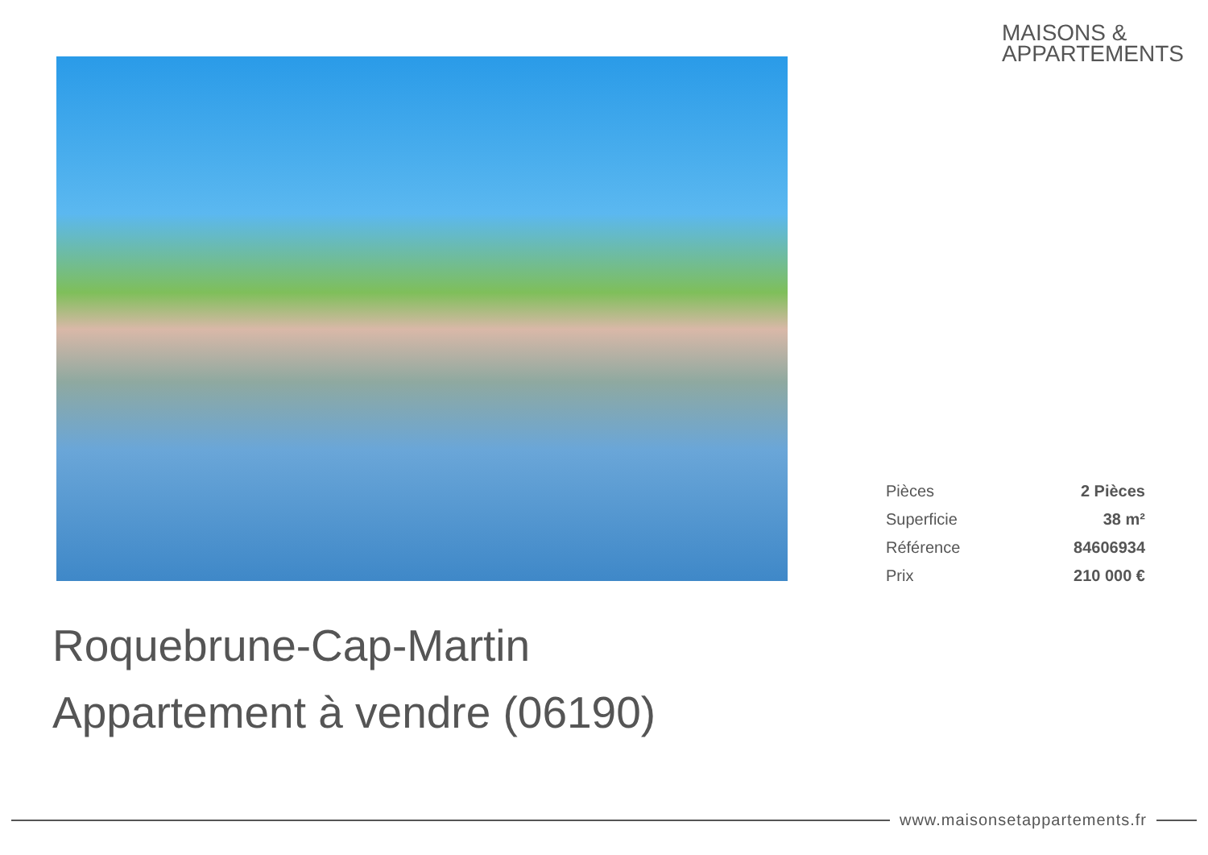MAISONS &
APPARTEMENTS
| Pièces | 2 Pièces |
| Superficie | 38 m² |
| Référence | 84606934 |
| Prix | 210 000 € |
Roquebrune-Cap-Martin
Appartement à vendre (06190)
www.maisonsetappartements.fr